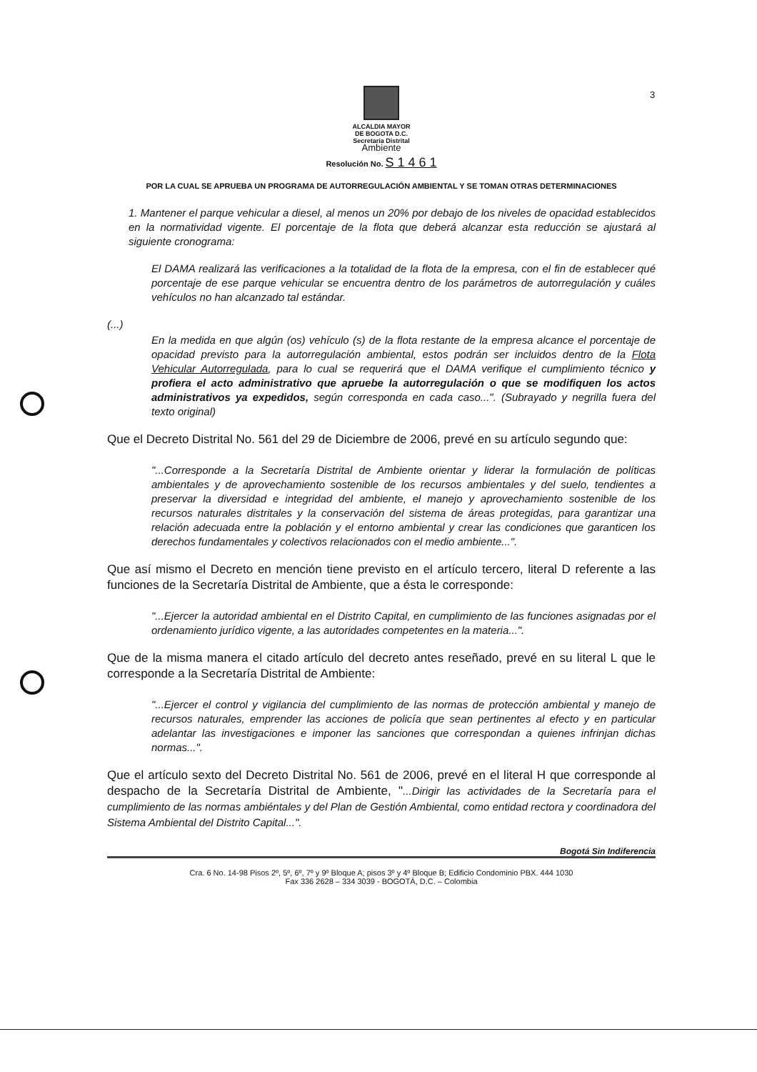3
ALCALDIA MAYOR
DE BOGOTA D.C.
Secretaría Distrital
Ambiente
Resolución No. S 1 4 6 1
POR LA CUAL SE APRUEBA UN PROGRAMA DE AUTORREGULACIÓN AMBIENTAL Y SE TOMAN OTRAS DETERMINACIONES
1. Mantener el parque vehicular a diesel, al menos un 20% por debajo de los niveles de opacidad establecidos en la normatividad vigente. El porcentaje de la flota que deberá alcanzar esta reducción se ajustará al siguiente cronograma:
El DAMA realizará las verificaciones a la totalidad de la flota de la empresa, con el fin de establecer qué porcentaje de ese parque vehicular se encuentra dentro de los parámetros de autorregulación y cuáles vehículos no han alcanzado tal estándar.
(...)
En la medida en que algún (os) vehículo (s) de la flota restante de la empresa alcance el porcentaje de opacidad previsto para la autorregulación ambiental, estos podrán ser incluidos dentro de la Flota Vehicular Autorregulada, para lo cual se requerirá que el DAMA verifique el cumplimiento técnico y profiera el acto administrativo que apruebe la autorregulación o que se modifiquen los actos administrativos ya expedidos, según corresponda en cada caso...". (Subrayado y negrilla fuera del texto original)
Que el Decreto Distrital No. 561 del 29 de Diciembre de 2006, prevé en su artículo segundo que:
"...Corresponde a la Secretaría Distrital de Ambiente orientar y liderar la formulación de políticas ambientales y de aprovechamiento sostenible de los recursos ambientales y del suelo, tendientes a preservar la diversidad e integridad del ambiente, el manejo y aprovechamiento sostenible de los recursos naturales distritales y la conservación del sistema de áreas protegidas, para garantizar una relación adecuada entre la población y el entorno ambiental y crear las condiciones que garanticen los derechos fundamentales y colectivos relacionados con el medio ambiente...".
Que así mismo el Decreto en mención tiene previsto en el artículo tercero, literal D referente a las funciones de la Secretaría Distrital de Ambiente, que a ésta le corresponde:
"...Ejercer la autoridad ambiental en el Distrito Capital, en cumplimiento de las funciones asignadas por el ordenamiento jurídico vigente, a las autoridades competentes en la materia...".
Que de la misma manera el citado artículo del decreto antes reseñado, prevé en su literal L que le corresponde a la Secretaría Distrital de Ambiente:
"...Ejercer el control y vigilancia del cumplimiento de las normas de protección ambiental y manejo de recursos naturales, emprender las acciones de policía que sean pertinentes al efecto y en particular adelantar las investigaciones e imponer las sanciones que correspondan a quienes infrinjan dichas normas...".
Que el artículo sexto del Decreto Distrital No. 561 de 2006, prevé en el literal H que corresponde al despacho de la Secretaría Distrital de Ambiente, "...Dirigir las actividades de la Secretaría para el cumplimiento de las normas ambiéntales y del Plan de Gestión Ambiental, como entidad rectora y coordinadora del Sistema Ambiental del Distrito Capital...".
Bogotá Sin Indiferencia
Cra. 6 No. 14-98 Pisos 2º, 5º, 6º, 7º y 9º Bloque A; pisos 3º y 4º Bloque B; Edificio Condominio PBX. 444 1030
Fax 336 2628 – 334 3039 - BOGOTÁ, D.C. – Colombia